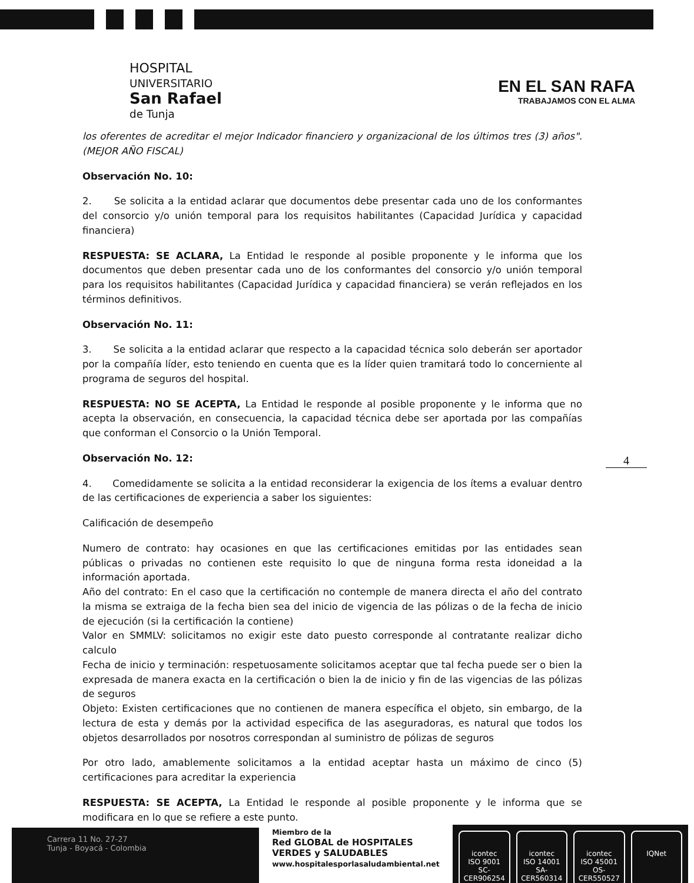HOSPITAL
UNIVERSITARIO
San Rafael
de Tunja
EN EL SAN RAFA
TRABAJAMOS CON EL ALMA
los oferentes de acreditar el mejor Indicador financiero y organizacional de los últimos tres (3) años". (MEJOR AÑO FISCAL)
Observación No. 10:
2. Se solicita a la entidad aclarar que documentos debe presentar cada uno de los conformantes del consorcio y/o unión temporal para los requisitos habilitantes (Capacidad Jurídica y capacidad financiera)
RESPUESTA: SE ACLARA, La Entidad le responde al posible proponente y le informa que los documentos que deben presentar cada uno de los conformantes del consorcio y/o unión temporal para los requisitos habilitantes (Capacidad Jurídica y capacidad financiera) se verán reflejados en los términos definitivos.
Observación No. 11:
3. Se solicita a la entidad aclarar que respecto a la capacidad técnica solo deberán ser aportador por la compañía líder, esto teniendo en cuenta que es la líder quien tramitará todo lo concerniente al programa de seguros del hospital.
RESPUESTA: NO SE ACEPTA, La Entidad le responde al posible proponente y le informa que no acepta la observación, en consecuencia, la capacidad técnica debe ser aportada por las compañías que conforman el Consorcio o la Unión Temporal.
Observación No. 12:
4. Comedidamente se solicita a la entidad reconsiderar la exigencia de los ítems a evaluar dentro de las certificaciones de experiencia a saber los siguientes:
Calificación de desempeño
Numero de contrato: hay ocasiones en que las certificaciones emitidas por las entidades sean públicas o privadas no contienen este requisito lo que de ninguna forma resta idoneidad a la información aportada.
Año del contrato: En el caso que la certificación no contemple de manera directa el año del contrato la misma se extraiga de la fecha bien sea del inicio de vigencia de las pólizas o de la fecha de inicio de ejecución (si la certificación la contiene)
Valor en SMMLV: solicitamos no exigir este dato puesto corresponde al contratante realizar dicho calculo
Fecha de inicio y terminación: respetuosamente solicitamos aceptar que tal fecha puede ser o bien la expresada de manera exacta en la certificación o bien la de inicio y fin de las vigencias de las pólizas de seguros
Objeto: Existen certificaciones que no contienen de manera específica el objeto, sin embargo, de la lectura de esta y demás por la actividad especifica de las aseguradoras, es natural que todos los objetos desarrollados por nosotros correspondan al suministro de pólizas de seguros
Por otro lado, amablemente solicitamos a la entidad aceptar hasta un máximo de cinco (5) certificaciones para acreditar la experiencia
RESPUESTA: SE ACEPTA, La Entidad le responde al posible proponente y le informa que se modificara en lo que se refiere a este punto.
4
Carrera 11 No. 27-27
Tunja - Boyacá - Colombia
Miembro de la
Red GLOBAL de HOSPITALES
VERDES y SALUDABLES
www.hospitalesporlasaludambiental.net
icontec
ISO 9001
SC-CER906254
icontec
ISO 14001
SA-CER560314
icontec
ISO 45001
OS-CER550527
IQNet